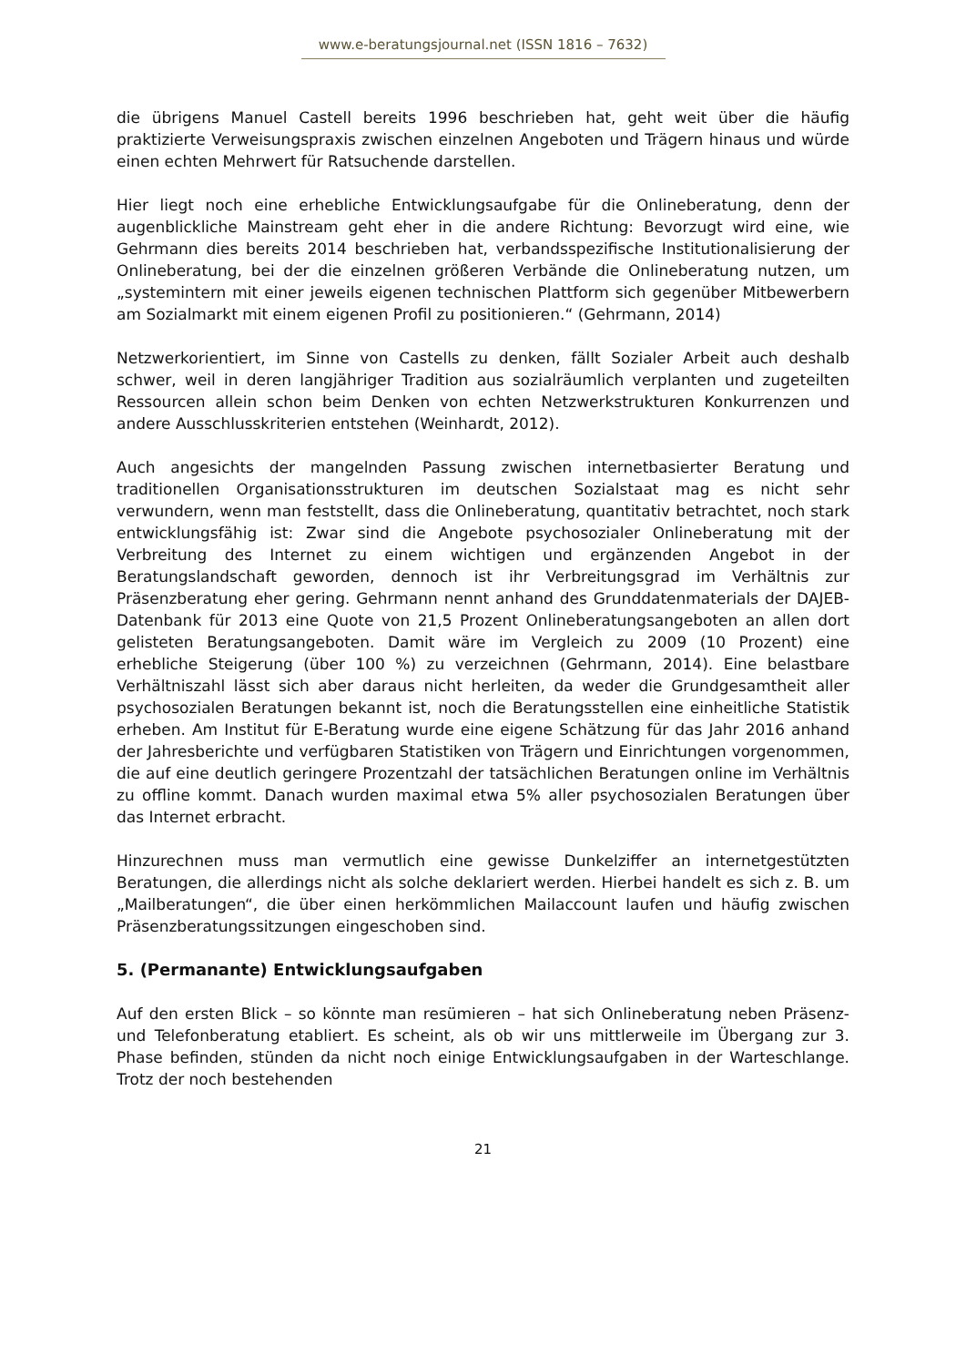www.e-beratungsjournal.net (ISSN 1816 – 7632)
die übrigens Manuel Castell bereits 1996 beschrieben hat, geht weit über die häufig praktizierte Verweisungspraxis zwischen einzelnen Angeboten und Trägern hinaus und würde einen echten Mehrwert für Ratsuchende darstellen.
Hier liegt noch eine erhebliche Entwicklungsaufgabe für die Onlineberatung, denn der augenblickliche Mainstream geht eher in die andere Richtung: Bevorzugt wird eine, wie Gehrmann dies bereits 2014 beschrieben hat, verbandsspezifische Institutionalisierung der Onlineberatung, bei der die einzelnen größeren Verbände die Onlineberatung nutzen, um „systemintern mit einer jeweils eigenen technischen Plattform sich gegenüber Mitbewerbern am Sozialmarkt mit einem eigenen Profil zu positionieren.“ (Gehrmann, 2014)
Netzwerkorientiert, im Sinne von Castells zu denken, fällt Sozialer Arbeit auch deshalb schwer, weil in deren langjähriger Tradition aus sozialräumlich verplanten und zugeteilten Ressourcen allein schon beim Denken von echten Netzwerkstrukturen Konkurrenzen und andere Ausschlusskriterien entstehen (Weinhardt, 2012).
Auch angesichts der mangelnden Passung zwischen internetbasierter Beratung und traditionellen Organisationsstrukturen im deutschen Sozialstaat mag es nicht sehr verwundern, wenn man feststellt, dass die Onlineberatung, quantitativ betrachtet, noch stark entwicklungsfähig ist: Zwar sind die Angebote psychosozialer Onlineberatung mit der Verbreitung des Internet zu einem wichtigen und ergänzenden Angebot in der Beratungslandschaft geworden, dennoch ist ihr Verbreitungsgrad im Verhältnis zur Präsenzberatung eher gering. Gehrmann nennt anhand des Grunddatenmaterials der DAJEB-Datenbank für 2013 eine Quote von 21,5 Prozent Onlineberatungsangeboten an allen dort gelisteten Beratungsangeboten. Damit wäre im Vergleich zu 2009 (10 Prozent) eine erhebliche Steigerung (über 100 %) zu verzeichnen (Gehrmann, 2014). Eine belastbare Verhältniszahl lässt sich aber daraus nicht herleiten, da weder die Grundgesamtheit aller psychosozialen Beratungen bekannt ist, noch die Beratungsstellen eine einheitliche Statistik erheben. Am Institut für E-Beratung wurde eine eigene Schätzung für das Jahr 2016 anhand der Jahresberichte und verfügbaren Statistiken von Trägern und Einrichtungen vorgenommen, die auf eine deutlich geringere Prozentzahl der tatsächlichen Beratungen online im Verhältnis zu offline kommt. Danach wurden maximal etwa 5% aller psychosozialen Beratungen über das Internet erbracht.
Hinzurechnen muss man vermutlich eine gewisse Dunkelziffer an internetgestützten Beratungen, die allerdings nicht als solche deklariert werden. Hierbei handelt es sich z. B. um „Mailberatungen“, die über einen herkömmlichen Mailaccount laufen und häufig zwischen Präsenzberatungssitzungen eingeschoben sind.
5. (Permanante) Entwicklungsaufgaben
Auf den ersten Blick – so könnte man resümieren – hat sich Onlineberatung neben Präsenz- und Telefonberatung etabliert. Es scheint, als ob wir uns mittlerweile im Übergang zur 3. Phase befinden, stünden da nicht noch einige Entwicklungsaufgaben in der Warteschlange. Trotz der noch bestehenden
21